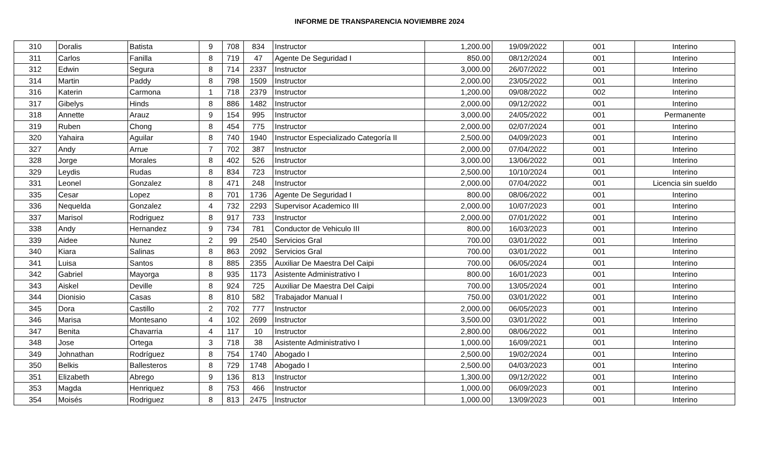INFORME DE TRANSPARENCIA NOVIEMBRE 2024
| 310 | Doralis | Batista | 9 | 708 | 834 | Instructor | 1,200.00 | 19/09/2022 | 001 | Interino |
| 311 | Carlos | Fanilla | 8 | 719 | 47 | Agente De Seguridad I | 850.00 | 08/12/2024 | 001 | Interino |
| 312 | Edwin | Segura | 8 | 714 | 2337 | Instructor | 3,000.00 | 26/07/2022 | 001 | Interino |
| 314 | Martin | Paddy | 8 | 798 | 1509 | Instructor | 2,000.00 | 23/05/2022 | 001 | Interino |
| 316 | Katerin | Carmona | 1 | 718 | 2379 | Instructor | 1,200.00 | 09/08/2022 | 002 | Interino |
| 317 | Gibelys | Hinds | 8 | 886 | 1482 | Instructor | 2,000.00 | 09/12/2022 | 001 | Interino |
| 318 | Annette | Arauz | 9 | 154 | 995 | Instructor | 3,000.00 | 24/05/2022 | 001 | Permanente |
| 319 | Ruben | Chong | 8 | 454 | 775 | Instructor | 2,000.00 | 02/07/2024 | 001 | Interino |
| 320 | Yahaira | Aguilar | 8 | 740 | 1940 | Instructor Especializado Categoría II | 2,500.00 | 04/09/2023 | 001 | Interino |
| 327 | Andy | Arrue | 7 | 702 | 387 | Instructor | 2,000.00 | 07/04/2022 | 001 | Interino |
| 328 | Jorge | Morales | 8 | 402 | 526 | Instructor | 3,000.00 | 13/06/2022 | 001 | Interino |
| 329 | Leydis | Rudas | 8 | 834 | 723 | Instructor | 2,500.00 | 10/10/2024 | 001 | Interino |
| 331 | Leonel | Gonzalez | 8 | 471 | 248 | Instructor | 2,000.00 | 07/04/2022 | 001 | Licencia sin sueldo |
| 335 | Cesar | Lopez | 8 | 701 | 1736 | Agente De Seguridad I | 800.00 | 08/06/2022 | 001 | Interino |
| 336 | Nequelda | Gonzalez | 4 | 732 | 2293 | Supervisor Academico III | 2,000.00 | 10/07/2023 | 001 | Interino |
| 337 | Marisol | Rodriguez | 8 | 917 | 733 | Instructor | 2,000.00 | 07/01/2022 | 001 | Interino |
| 338 | Andy | Hernandez | 9 | 734 | 781 | Conductor de Vehiculo III | 800.00 | 16/03/2023 | 001 | Interino |
| 339 | Aidee | Nunez | 2 | 99 | 2540 | Servicios Gral | 700.00 | 03/01/2022 | 001 | Interino |
| 340 | Kiara | Salinas | 8 | 863 | 2092 | Servicios Gral | 700.00 | 03/01/2022 | 001 | Interino |
| 341 | Luisa | Santos | 8 | 885 | 2355 | Auxiliar De Maestra Del Caipi | 700.00 | 06/05/2024 | 001 | Interino |
| 342 | Gabriel | Mayorga | 8 | 935 | 1173 | Asistente Administrativo I | 800.00 | 16/01/2023 | 001 | Interino |
| 343 | Aiskel | Deville | 8 | 924 | 725 | Auxiliar De Maestra Del Caipi | 700.00 | 13/05/2024 | 001 | Interino |
| 344 | Dionisio | Casas | 8 | 810 | 582 | Trabajador Manual I | 750.00 | 03/01/2022 | 001 | Interino |
| 345 | Dora | Castillo | 2 | 702 | 777 | Instructor | 2,000.00 | 06/05/2023 | 001 | Interino |
| 346 | Marisa | Montesano | 4 | 102 | 2699 | Instructor | 3,500.00 | 03/01/2022 | 001 | Interino |
| 347 | Benita | Chavarria | 4 | 117 | 10 | Instructor | 2,800.00 | 08/06/2022 | 001 | Interino |
| 348 | Jose | Ortega | 3 | 718 | 38 | Asistente Administrativo I | 1,000.00 | 16/09/2021 | 001 | Interino |
| 349 | Johnathan | Rodríguez | 8 | 754 | 1740 | Abogado I | 2,500.00 | 19/02/2024 | 001 | Interino |
| 350 | Belkis | Ballesteros | 8 | 729 | 1748 | Abogado I | 2,500.00 | 04/03/2023 | 001 | Interino |
| 351 | Elizabeth | Abrego | 9 | 136 | 813 | Instructor | 1,300.00 | 09/12/2022 | 001 | Interino |
| 353 | Magda | Henriquez | 8 | 753 | 466 | Instructor | 1,000.00 | 06/09/2023 | 001 | Interino |
| 354 | Moisés | Rodriguez | 8 | 813 | 2475 | Instructor | 1,000.00 | 13/09/2023 | 001 | Interino |